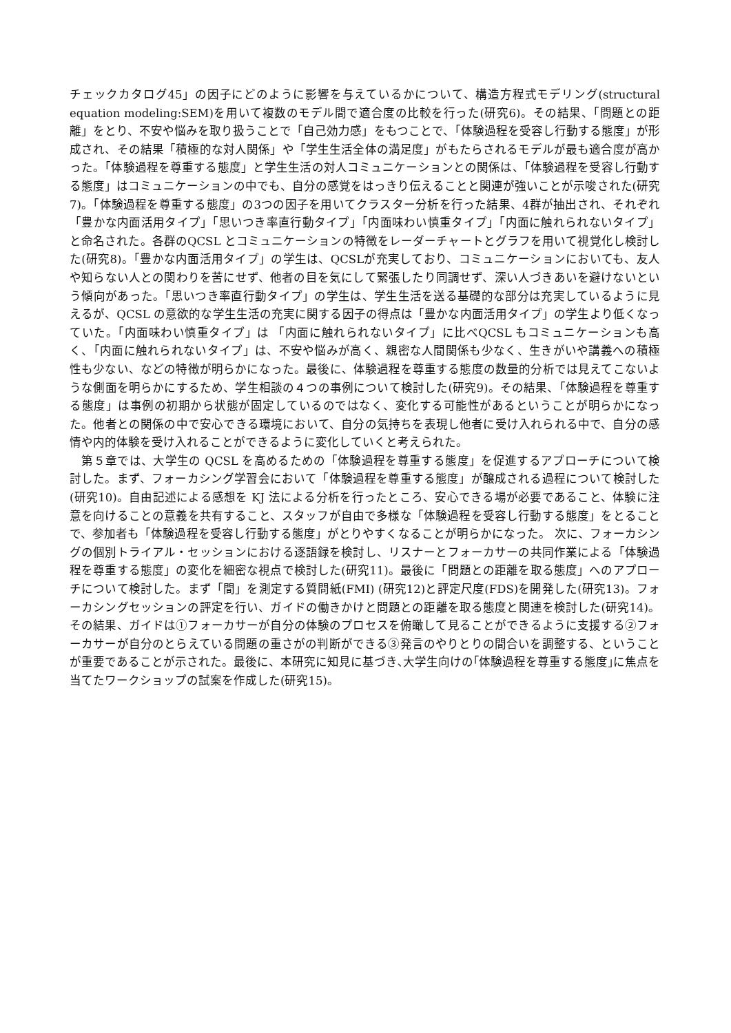チェックカタログ45」の因子にどのように影響を与えているかについて、構造方程式モデリング(structural equation modeling:SEM)を用いて複数のモデル間で適合度の比較を行った(研究6)。その結果、「問題との距離」をとり、不安や悩みを取り扱うことで「自己効力感」をもつことで、「体験過程を受容し行動する態度」が形成され、その結果「積極的な対人関係」や「学生生活全体の満足度」がもたらされるモデルが最も適合度が高かった。「体験過程を尊重する態度」と学生生活の対人コミュニケーションとの関係は、「体験過程を受容し行動する態度」はコミュニケーションの中でも、自分の感覚をはっきり伝えることと関連が強いことが示唆された(研究7)。「体験過程を尊重する態度」の3つの因子を用いてクラスター分析を行った結果、4群が抽出され、それぞれ「豊かな内面活用タイプ」「思いつき率直行動タイプ」「内面味わい慎重タイプ」「内面に触れられないタイプ」と命名された。各群のQCSL とコミュニケーションの特徴をレーダーチャートとグラフを用いて視覚化し検討した(研究8)。「豊かな内面活用タイプ」の学生は、QCSLが充実しており、コミュニケーションにおいても、友人や知らない人との関わりを苦にせず、他者の目を気にして緊張したり同調せず、深い人づきあいを避けないという傾向があった。「思いつき率直行動タイプ」の学生は、学生生活を送る基礎的な部分は充実しているように見えるが、QCSL の意欲的な学生生活の充実に関する因子の得点は「豊かな内面活用タイプ」の学生より低くなっていた。「内面味わい慎重タイプ」は 「内面に触れられないタイプ」に比べQCSL もコミュニケーションも高く、「内面に触れられないタイプ」は、不安や悩みが高く、親密な人間関係も少なく、生きがいや講義への積極性も少ない、などの特徴が明らかになった。最後に、体験過程を尊重する態度の数量的分析では見えてこないような側面を明らかにするため、学生相談の４つの事例について検討した(研究9)。その結果、「体験過程を尊重する態度」は事例の初期から状態が固定しているのではなく、変化する可能性があるということが明らかになった。他者との関係の中で安心できる環境において、自分の気持ちを表現し他者に受け入れられる中で、自分の感情や内的体験を受け入れることができるように変化していくと考えられた。
　第５章では、大学生の QCSL を高めるための「体験過程を尊重する態度」を促進するアプローチについて検討した。まず、フォーカシング学習会において「体験過程を尊重する態度」が醸成される過程について検討した(研究10)。自由記述による感想を KJ 法による分析を行ったところ、安心できる場が必要であること、体験に注意を向けることの意義を共有すること、スタッフが自由で多様な「体験過程を受容し行動する態度」をとることで、参加者も「体験過程を受容し行動する態度」がとりやすくなることが明らかになった。 次に、フォーカシングの個別トライアル・セッションにおける逐語録を検討し、リスナーとフォーカサーの共同作業による「体験過程を尊重する態度」の変化を細密な視点で検討した(研究11)。最後に「問題との距離を取る態度」へのアプローチについて検討した。まず「間」を測定する質問紙(FMI) (研究12)と評定尺度(FDS)を開発した(研究13)。フォーカシングセッションの評定を行い、ガイドの働きかけと問題との距離を取る態度と関連を検討した(研究14)。その結果、ガイドは①フォーカサーが自分の体験のプロセスを俯瞰して見ることができるように支援する②フォーカサーが自分のとらえている問題の重さがの判断ができる③発言のやりとりの間合いを調整する、ということが重要であることが示された。最後に、本研究に知見に基づき､大学生向けの｢体験過程を尊重する態度｣に焦点を当てたワークショップの試案を作成した(研究15)。